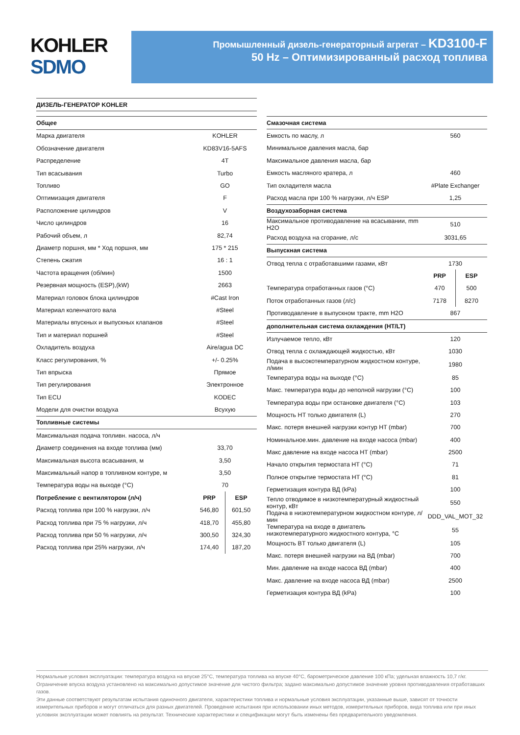KOHLER
SDMO
Промышленный дизель-генераторный агрегат – KD3100-F
50 Hz – Оптимизированный расход топлива
| ДИЗЕЛЬ-ГЕНЕРАТОР KOHLER |
| Общее | |
| Марка двигателя | KOHLER |
| Обозначение двигателя | KD83V16-5AFS |
| Распределение | 4T |
| Тип всасывания | Turbo |
| Топливо | GO |
| Оптимизация двигателя | F |
| Расположение цилиндров | V |
| Число цилиндров | 16 |
| Рабочий объем, л | 82,74 |
| Диаметр поршня, мм * Ход поршня, мм | 175 * 215 |
| Степень сжатия | 16 : 1 |
| Частота вращения (об/мин) | 1500 |
| Резервная мощность (ESP),(kW) | 2663 |
| Материал головок блока цилиндров | #Cast Iron |
| Материал коленчатого вала | #Steel |
| Материалы впускных и выпускных клапанов | #Steel |
| Тип и материал поршней | #Steel |
| Охладитель воздуха | Aire/agua DC |
| Класс регулирования, % | +/- 0.25% |
| Тип впрыска | Прямое |
| Тип регулирования | Электронное |
| Тип ECU | KODEC |
| Модели для очистки воздуха | Всухую |
| Топливные системы | |
| Максимальная подача топливн. насоса, л/ч | |
| Диаметр соединения на входе топлива (мм) | 33,70 |
| Максимальная высота всасывания, м | 3,50 |
| Максимальный напор в топливном контуре, м | 3,50 |
| Температура воды на выходе (°C) | 70 |
| Потребление с вентилятором (л/ч) | PRP | ESP |
| Расход топлива при 100 % нагрузки, л/ч | 546,80 | 601,50 |
| Расход топлива при 75 % нагрузки, л/ч | 418,70 | 455,80 |
| Расход топлива при 50 % нагрузки, л/ч | 300,50 | 324,30 |
| Расход топлива при 25% нагрузки, л/ч | 174,40 | 187,20 |
| Смазочная система | |
| Емкость по маслу, л | 560 |
| Минимальное давления масла, бар | |
| Максимальное давления масла, бар | |
| Емкость масляного кратера, л | 460 |
| Тип охладителя масла | #Plate Exchanger |
| Расход масла при 100 % нагрузки, л/ч ESP | 1,25 |
| Воздухозаборная система | |
| Максимальное противодавление на всасывании, mm H2O | 510 |
| Расход воздуха на сгорание, л/с | 3031,65 |
| Выпускная система | |
| Отвод тепла с отработавшими газами, кВт | 1730 |
| | PRP | ESP |
| Температура отработанных газов (°C) | 470 | 500 |
| Поток отработанных газов (л/с) | 7178 | 8270 |
| Противодавление в выпускном тракте, mm H2O | 867 |
| дополнительная система охлаждения (HT/LT) | |
| Излучаемое тепло, кВт | 120 |
| Отвод тепла с охлаждающей жидкостью, кВт | 1030 |
| Подача в высокотемпературном жидкостном контуре, л/мин | 1980 |
| Температура воды на выходе (°C) | 85 |
| Макс. температура воды до неполной нагрузки (°C) | 100 |
| Температура воды при остановке двигателя (°C) | 103 |
| Мощность HT только двигателя (L) | 270 |
| Макс. потеря внешней нагрузки контур HT (mbar) | 700 |
| Номинальное.мин. давление на входе насоса (mbar) | 400 |
| Макс давление на входе насоса HT (mbar) | 2500 |
| Начало открытия термостата HT (°C) | 71 |
| Полное открытие термостата HT (°C) | 81 |
| Герметизация контура ВД (kPa) | 100 |
| Тепло отводимое в низкотемпературный жидкостный контур, кВт | 550 |
| Подача в низкотемпературном жидкостном контуре, л/мин | DDD_VAL_MOT_32 |
| Температура на входе в двигатель низкотемпературного жидкостного контура, °C | 55 |
| Мощность BT только двигателя (L) | 105 |
| Макс. потеря внешней нагрузки на ВД (mbar) | 700 |
| Мин. давление на входе насоса ВД (mbar) | 400 |
| Макс. давление на входе насоса ВД (mbar) | 2500 |
| Герметизация контура ВД (kPa) | 100 |
Нормальные условия эксплуатации: температура воздуха на впуске 25°C, температура топлива на впуске 40°C, барометрическое давление 100 кПа; удельная влажность 10,7 г/кг. Ограничение впуска воздуха установлено на максимально допустимое значение для чистого фильтра; задано максимально допустимое значение уровня противодавления отработавших газов.
Эти данные соответствуют результатам испытания одиночного двигателя, характеристики топлива и нормальные условия эксплуатации, указанные выше, зависят от точности измерительных приборов и могут отличаться для разных двигателей. Проведение испытания при использовании иных методов, измерительных приборов, вида топлива или при иных условиях эксплуатации может повлиять на результат. Технические характеристики и спецификации могут быть изменены без предварительного уведомления.